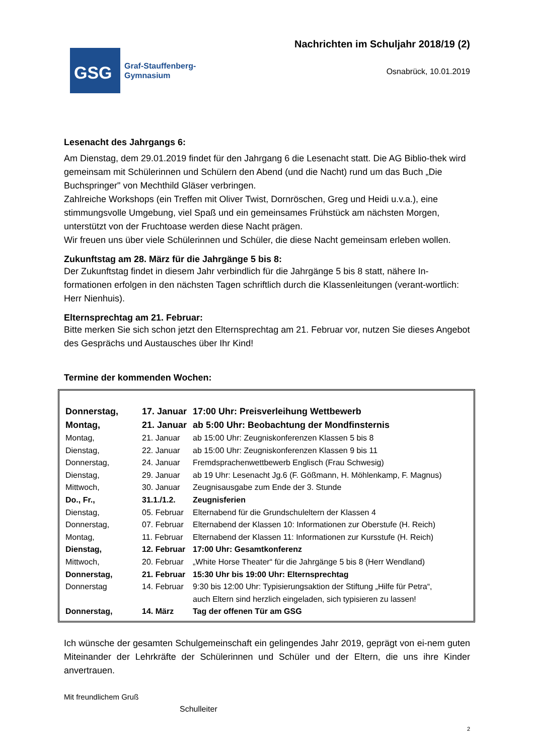GSG
Graf-Stauffenberg-
Gymnasium
Nachrichten im Schuljahr 2018/19 (2)
Osnabrück, 10.01.2019
Lesenacht des Jahrgangs 6:
Am Dienstag, dem 29.01.2019 findet für den Jahrgang 6 die Lesenacht statt. Die AG Biblio-thek wird gemeinsam mit Schülerinnen und Schülern den Abend (und die Nacht) rund um das Buch „Die Buchspringer" von Mechthild Gläser verbringen.
Zahlreiche Workshops (ein Treffen mit Oliver Twist, Dornröschen, Greg und Heidi u.v.a.), eine stimmungsvolle Umgebung, viel Spaß und ein gemeinsames Frühstück am nächsten Morgen, unterstützt von der Fruchtoase werden diese Nacht prägen.
Wir freuen uns über viele Schülerinnen und Schüler, die diese Nacht gemeinsam erleben wollen.
Zukunftstag am 28. März für die Jahrgänge 5 bis 8:
Der Zukunftstag findet in diesem Jahr verbindlich für die Jahrgänge 5 bis 8 statt, nähere In-formationen erfolgen in den nächsten Tagen schriftlich durch die Klassenleitungen (verant-wortlich: Herr Nienhuis).
Elternsprechtag am 21. Februar:
Bitte merken Sie sich schon jetzt den Elternsprechtag am 21. Februar vor, nutzen Sie dieses Angebot des Gesprächs und Austausches über Ihr Kind!
Termine der kommenden Wochen:
| Donnerstag, | 17. Januar | 17:00 Uhr: Preisverleihung Wettbewerb |
| Montag, | 21. Januar | ab 5:00 Uhr: Beobachtung der Mondfinsternis |
| Montag, | 21. Januar | ab 15:00 Uhr: Zeugniskonferenzen Klassen 5 bis 8 |
| Dienstag, | 22. Januar | ab 15:00 Uhr: Zeugniskonferenzen Klassen 9 bis 11 |
| Donnerstag, | 24. Januar | Fremdsprachenwettbewerb Englisch (Frau Schwesig) |
| Dienstag, | 29. Januar | ab 19 Uhr: Lesenacht Jg.6 (F. Gößmann, H. Möhlenkamp, F. Magnus) |
| Mittwoch, | 30. Januar | Zeugnisausgabe zum Ende der 3. Stunde |
| Do., Fr., | 31.1./1.2. | Zeugnisferien |
| Dienstag, | 05. Februar | Elternabend für die Grundschuleltern der Klassen 4 |
| Donnerstag, | 07. Februar | Elternabend der Klassen 10: Informationen zur Oberstufe (H. Reich) |
| Montag, | 11. Februar | Elternabend der Klassen 11: Informationen zur Kursstufe (H. Reich) |
| Dienstag, | 12. Februar | 17:00 Uhr: Gesamtkonferenz |
| Mittwoch, | 20. Februar | „White Horse Theater“ für die Jahrgänge 5 bis 8 (Herr Wendland) |
| Donnerstag, | 21. Februar | 15:30 Uhr bis 19:00 Uhr: Elternsprechtag |
| Donnerstag | 14. Februar | 9:30 bis 12:00 Uhr: Typisierungsaktion der Stiftung „Hilfe für Petra“, auch Eltern sind herzlich eingeladen, sich typisieren zu lassen! |
| Donnerstag, | 14. März | Tag der offenen Tür am GSG |
Ich wünsche der gesamten Schulgemeinschaft ein gelingendes Jahr 2019, geprägt von ei-nem guten Miteinander der Lehrkräfte der Schülerinnen und Schüler und der Eltern, die uns ihre Kinder anvertrauen.
Mit freundlichem Gruß
Schulleiter
2